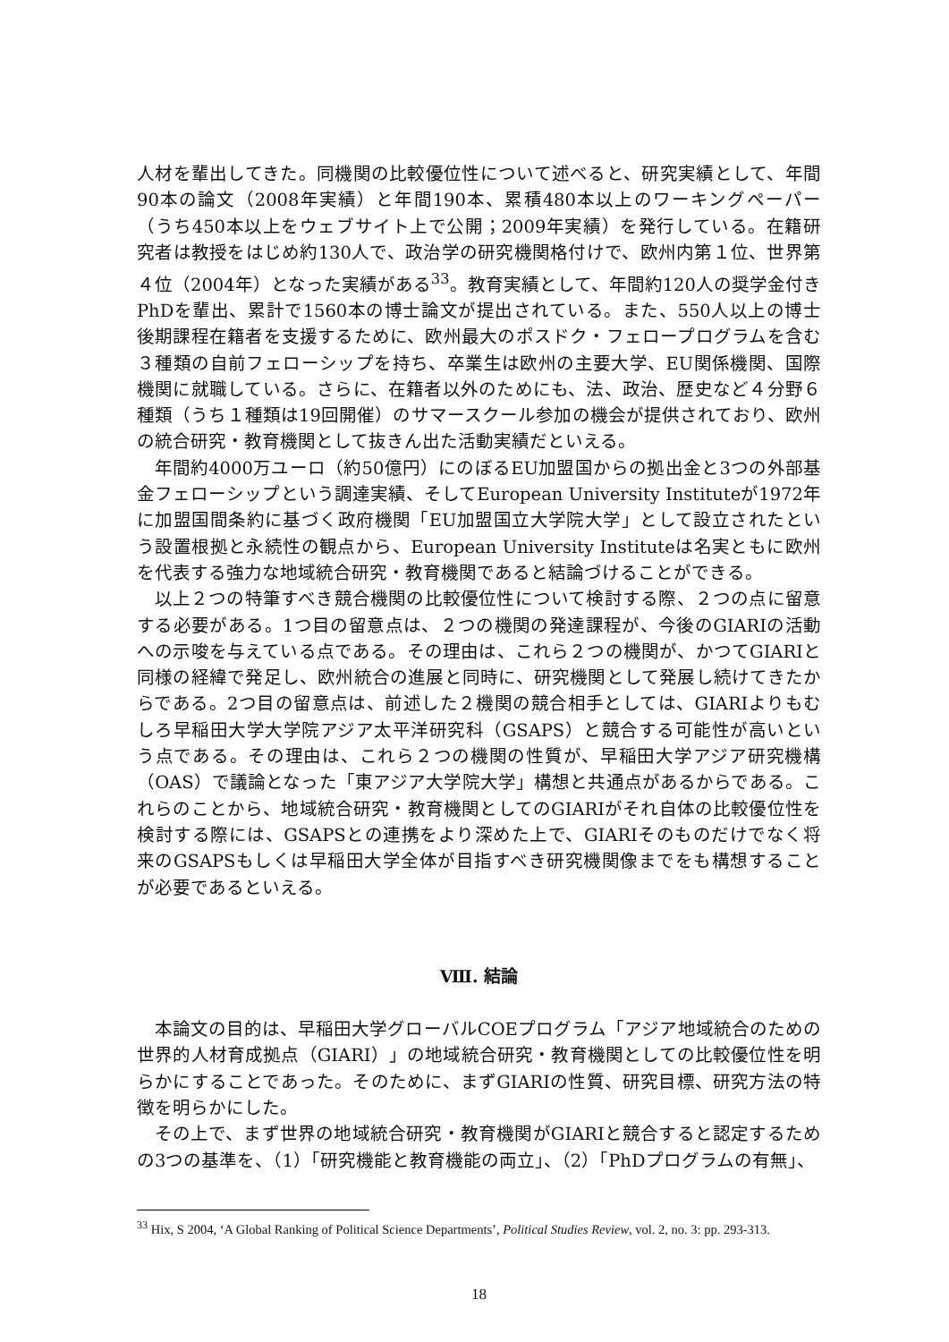人材を輩出してきた。同機関の比較優位性について述べると、研究実績として、年間90本の論文（2008年実績）と年間190本、累積480本以上のワーキングペーパー（うち450本以上をウェブサイト上で公開；2009年実績）を発行している。在籍研究者は教授をはじめ約130人で、政治学の研究機関格付けで、欧州内第１位、世界第４位（2004年）となった実績がある<sup>33</sup>。教育実績として、年間約120人の奨学金付きPhDを輩出、累計で1560本の博士論文が提出されている。また、550人以上の博士後期課程在籍者を支援するために、欧州最大のポスドク・フェロープログラムを含む３種類の自前フェローシップを持ち、卒業生は欧州の主要大学、EU関係機関、国際機関に就職している。さらに、在籍者以外のためにも、法、政治、歴史など４分野６種類（うち１種類は19回開催）のサマースクール参加の機会が提供されており、欧州の統合研究・教育機関として抜きん出た活動実績だといえる。
年間約4000万ユーロ（約50億円）にのぼるEU加盟国からの拠出金と3つの外部基金フェローシップという調達実績、そしてEuropean University Instituteが1972年に加盟国間条約に基づく政府機関「EU加盟国立大学院大学」として設立されたという設置根拠と永続性の観点から、European University Instituteは名実ともに欧州を代表する強力な地域統合研究・教育機関であると結論づけることができる。
以上２つの特筆すべき競合機関の比較優位性について検討する際、２つの点に留意する必要がある。1つ目の留意点は、２つの機関の発達課程が、今後のGIARIの活動への示唆を与えている点である。その理由は、これら２つの機関が、かつてGIARIと同様の経緯で発足し、欧州統合の進展と同時に、研究機関として発展し続けてきたからである。2つ目の留意点は、前述した２機関の競合相手としては、GIARIよりもむしろ早稲田大学大学院アジア太平洋研究科（GSAPS）と競合する可能性が高いという点である。その理由は、これら２つの機関の性質が、早稲田大学アジア研究機構（OAS）で議論となった「東アジア大学院大学」構想と共通点があるからである。これらのことから、地域統合研究・教育機関としてのGIARIがそれ自体の比較優位性を検討する際には、GSAPSとの連携をより深めた上で、GIARIそのものだけでなく将来のGSAPSもしくは早稲田大学全体が目指すべき研究機関像までをも構想することが必要であるといえる。
Ⅷ. 結論
本論文の目的は、早稲田大学グローバルCOEプログラム「アジア地域統合のための世界的人材育成拠点（GIARI）」の地域統合研究・教育機関としての比較優位性を明らかにすることであった。そのために、まずGIARIの性質、研究目標、研究方法の特徴を明らかにした。
その上で、まず世界の地域統合研究・教育機関がGIARIと競合すると認定するための3つの基準を、（1）「研究機能と教育機能の両立」、（2）「PhDプログラムの有無」、
<sup>33</sup> Hix, S 2004, ‘A Global Ranking of Political Science Departments’, Political Studies Review, vol. 2, no. 3: pp. 293-313.
18